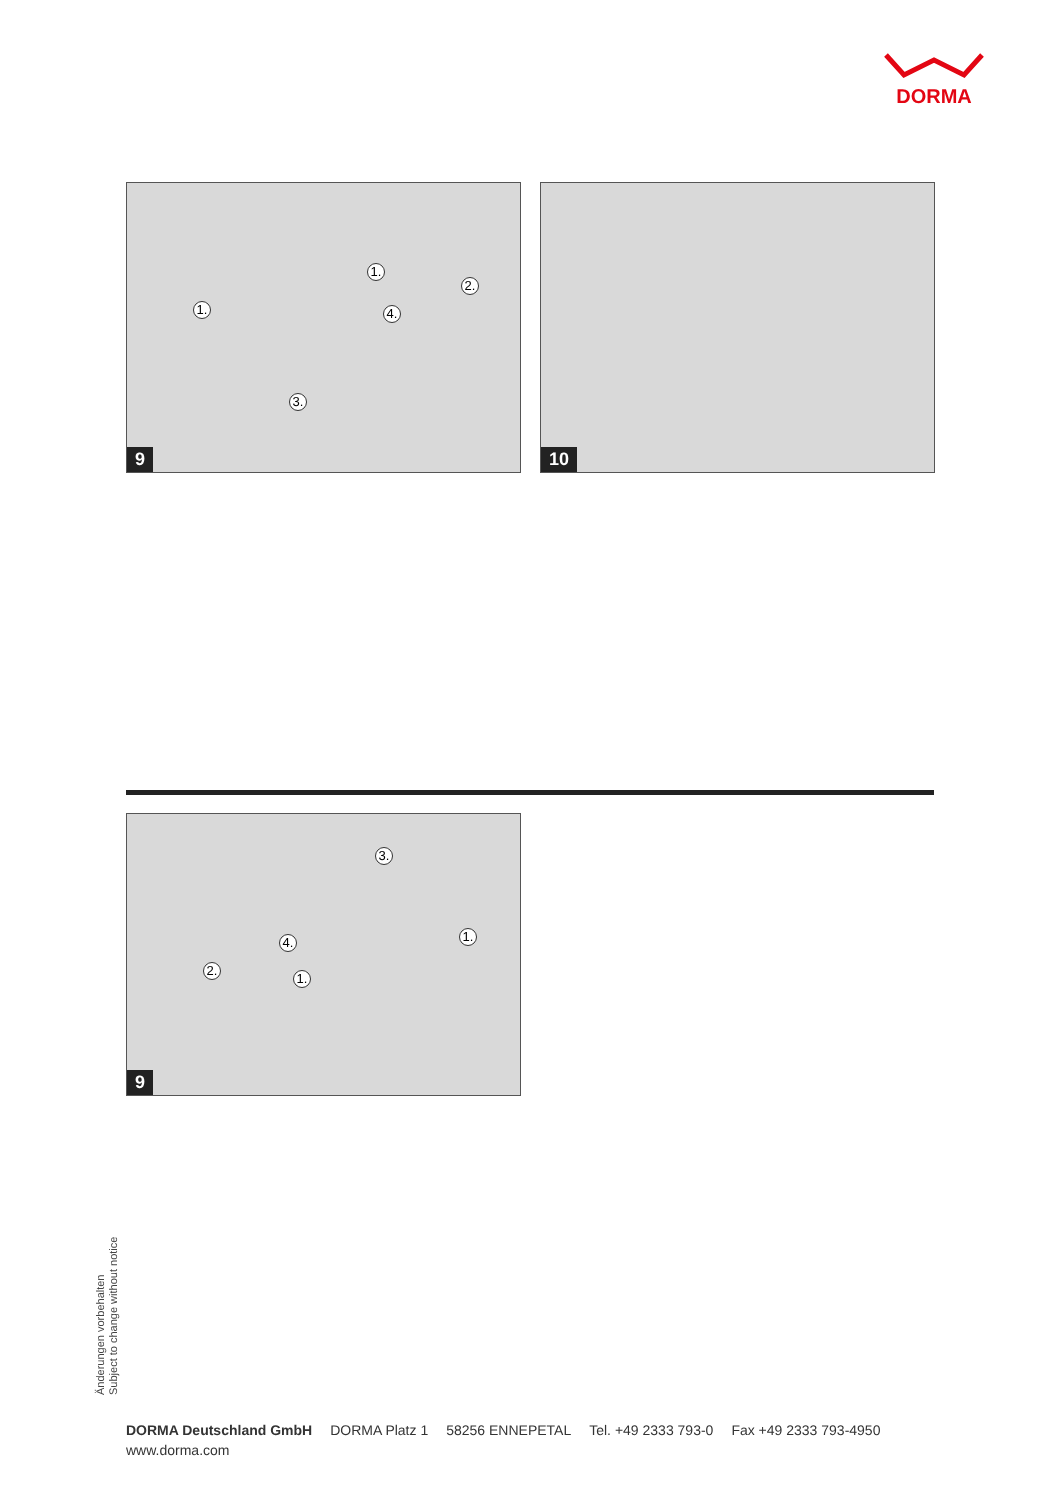DORMA
1.
1.
2.
3.
4.
9
10
3.
4.
2.
1.
1.
9
Änderungen vorbehalten
Subject to change without notice
DORMA Deutschland GmbH DORMA Platz 1 58256 ENNEPETAL Tel. +49 2333 793-0 Fax +49 2333 793-4950
www.dorma.com